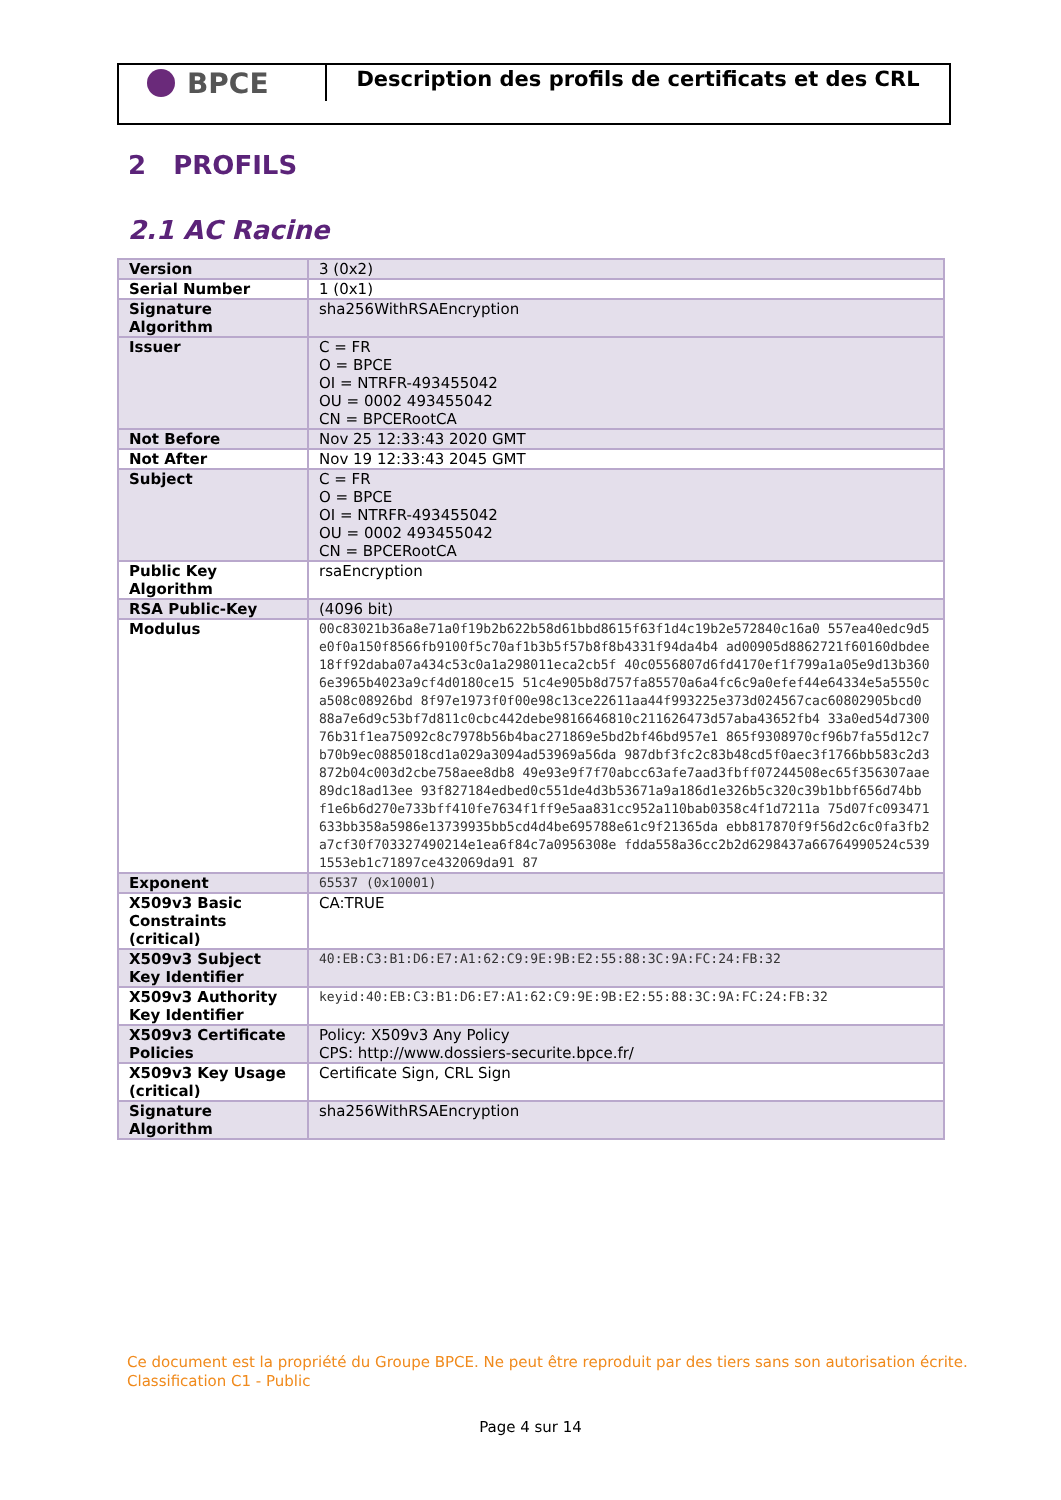BPCE
Description des profils de certificats et des CRL
2 PROFILS
2.1 AC Racine
| Version | 3 (0x2) |
| Serial Number | 1 (0x1) |
| Signature Algorithm | sha256WithRSAEncryption |
| Issuer | C = FR O = BPCE OI = NTRFR-493455042 OU = 0002 493455042 CN = BPCERootCA |
| Not Before | Nov 25 12:33:43 2020 GMT |
| Not After | Nov 19 12:33:43 2045 GMT |
| Subject | C = FR O = BPCE OI = NTRFR-493455042 OU = 0002 493455042 CN = BPCERootCA |
| Public Key Algorithm | rsaEncryption |
| RSA Public-Key | (4096 bit) |
| Modulus | 00c83021b36a8e71a0f19b2b622b58d61bbd8615f63f1d4c19b2e572840c16a0 557ea40edc9d5e0f0a150f8566fb9100f5c70af1b3b5f57b8f8b4331f94da4b4 ad00905d8862721f60160dbdee18ff92daba07a434c53c0a1a298011eca2cb5f 40c0556807d6fd4170ef1f799a1a05e9d13b3606e3965b4023a9cf4d0180ce15 51c4e905b8d757fa85570a6a4fc6c9a0efef44e64334e5a5550ca508c08926bd 8f97e1973f0f00e98c13ce22611aa44f993225e373d024567cac60802905bcd0 88a7e6d9c53bf7d811c0cbc442debe9816646810c211626473d57aba43652fb4 33a0ed54d730076b31f1ea75092c8c7978b56b4bac271869e5bd2bf46bd957e1 865f9308970cf96b7fa55d12c7b70b9ec0885018cd1a029a3094ad53969a56da 987dbf3fc2c83b48cd5f0aec3f1766bb583c2d3872b04c003d2cbe758aee8db8 49e93e9f7f70abcc63afe7aad3fbff07244508ec65f356307aae89dc18ad13ee 93f827184edbed0c551de4d3b53671a9a186d1e326b5c320c39b1bbf656d74bb f1e6b6d270e733bff410fe7634f1ff9e5aa831cc952a110bab0358c4f1d7211a 75d07fc093471633bb358a5986e13739935bb5cd4d4be695788e61c9f21365da ebb817870f9f56d2c6c0fa3fb2a7cf30f703327490214e1ea6f84c7a0956308e fdda558a36cc2b2d6298437a66764990524c5391553eb1c71897ce432069da91 87 |
| Exponent | 65537 (0x10001) |
| X509v3 Basic Constraints (critical) | CA:TRUE |
| X509v3 Subject Key Identifier | 40:EB:C3:B1:D6:E7:A1:62:C9:9E:9B:E2:55:88:3C:9A:FC:24:FB:32 |
| X509v3 Authority Key Identifier | keyid:40:EB:C3:B1:D6:E7:A1:62:C9:9E:9B:E2:55:88:3C:9A:FC:24:FB:32 |
| X509v3 Certificate Policies | Policy: X509v3 Any Policy CPS: http://www.dossiers-securite.bpce.fr/ |
| X509v3 Key Usage (critical) | Certificate Sign, CRL Sign |
| Signature Algorithm | sha256WithRSAEncryption |
Ce document est la propriété du Groupe BPCE. Ne peut être reproduit par des tiers sans son autorisation écrite.
Classification C1 - Public
Page 4 sur 14